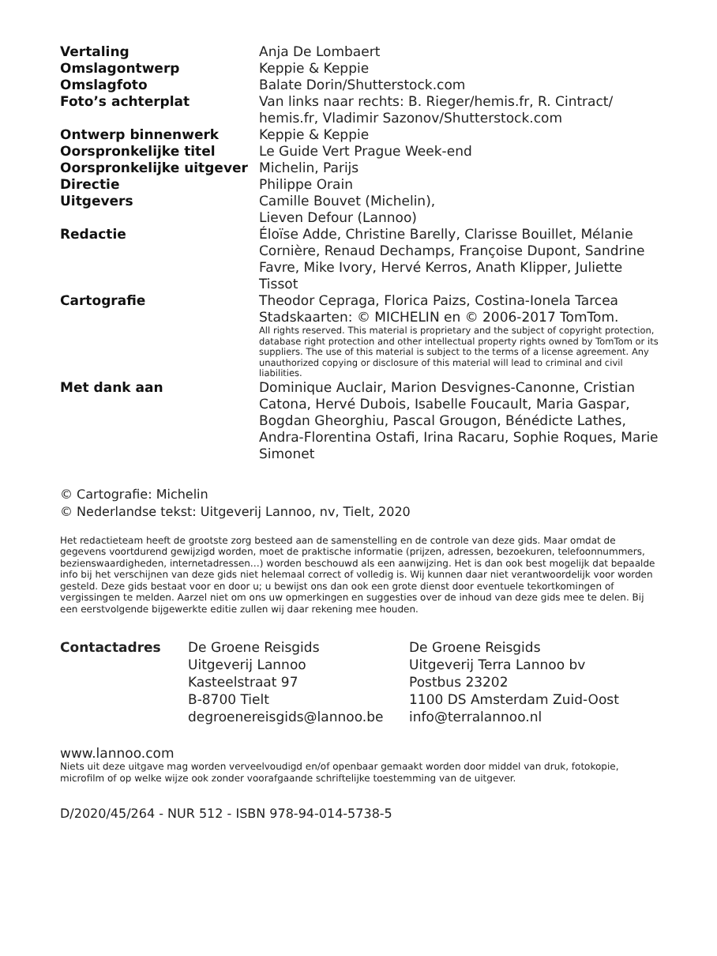| Vertaling | Anja De Lombaert |
| Omslagontwerp | Keppie & Keppie |
| Omslagfoto | Balate Dorin/Shutterstock.com |
| Foto’s achterplat | Van links naar rechts: B. Rieger/hemis.fr, R. Cintract/ hemis.fr, Vladimir Sazonov/Shutterstock.com |
| Ontwerp binnenwerk | Keppie & Keppie |
| Oorspronkelijke titel | Le Guide Vert Prague Week-end |
| Oorspronkelijke uitgever | Michelin, Parijs |
| Directie | Philippe Orain |
| Uitgevers | Camille Bouvet (Michelin), Lieven Defour (Lannoo) |
| Redactie | Éloïse Adde, Christine Barelly, Clarisse Bouillet, Mélanie Cor­nière, Renaud Dechamps, Françoise Dupont, Sandrine Favre, Mike Ivory, Hervé Kerros, Anath Klipper, Juliette Tissot |
| Cartografie | Theodor Cepraga, Florica Paizs, Costina-Ionela Tarcea Stadskaarten: © MICHELIN en © 2006-2017 TomTom. All rights reserved. This material is proprietary and the subject of copyright protection, database right protection and other intellectual property rights owned by TomTom or its suppliers. The use of this material is subject to the terms of a license agreement. Any unauthorized copying or disclosure of this material will lead to criminal and civil liabilities. |
| Met dank aan | Dominique Auclair, Marion Desvignes-Canonne, Cristian Catona, Hervé Dubois, Isabelle Foucault, Maria Gaspar, Bogdan Gheorghiu, Pascal Grougon, Bénédicte Lathes, Andra-Florentina Ostafi, Irina Racaru, Sophie Roques, Marie Simonet |
© Cartografie: Michelin
© Nederlandse tekst: Uitgeverij Lannoo, nv, Tielt, 2020
Het redactieteam heeft de grootste zorg besteed aan de samenstelling en de controle van deze gids. Maar omdat de gegevens voortdurend gewijzigd worden, moet de praktische informatie (prijzen, adressen, bezoekuren, telefoonnummers, bezienswaardigheden, internetadressen…) worden beschouwd als een aanwijzing. Het is dan ook best mogelijk dat bepaalde info bij het verschijnen van deze gids niet helemaal correct of volledig is. Wij kunnen daar niet verantwoordelijk voor worden gesteld. Deze gids bestaat voor en door u; u bewijst ons dan ook een grote dienst door eventuele tekortkomingen of vergissingen te melden. Aarzel niet om ons uw opmerkingen en suggesties over de inhoud van deze gids mee te delen. Bij een eerstvolgende bijgewerkte editie zullen wij daar rekening mee houden.
Contactadres De Groene Reisgids
Uitgeverij Lannoo
Kasteelstraat 97
B-8700 Tielt
degroenereisgids@lannoo.be
De Groene Reisgids
Uitgeverij Terra Lannoo bv
Postbus 23202
1100 DS Amsterdam Zuid-Oost
info@terralannoo.nl
www.lannoo.com
Niets uit deze uitgave mag worden verveelvoudigd en/of openbaar gemaakt worden door middel van druk, fotokopie, microfilm of op welke wijze ook zonder voorafgaande schriftelijke toestemming van de uitgever.
D/2020/45/264 - NUR 512 - ISBN 978-94-014-5738-5